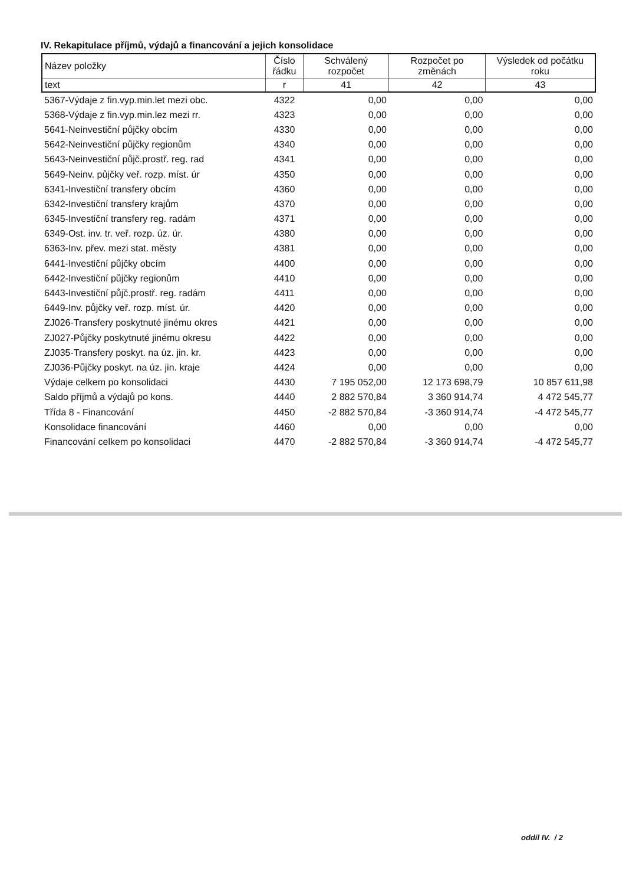IV. Rekapitulace příjmů, výdajů a financování a jejich konsolidace
| Název položky | Číslo řádku | Schválený rozpočet | Rozpočet po změnách | Výsledek od počátku roku |
| --- | --- | --- | --- | --- |
| text | r | 41 | 42 | 43 |
| 5367-Výdaje z fin.vyp.min.let mezi obc. | 4322 | 0,00 | 0,00 | 0,00 |
| 5368-Výdaje z fin.vyp.min.lez mezi rr. | 4323 | 0,00 | 0,00 | 0,00 |
| 5641-Neinvestiční půjčky obcím | 4330 | 0,00 | 0,00 | 0,00 |
| 5642-Neinvestiční půjčky regionům | 4340 | 0,00 | 0,00 | 0,00 |
| 5643-Neinvestiční půjč.prostř. reg. rad | 4341 | 0,00 | 0,00 | 0,00 |
| 5649-Neinv. půjčky veř. rozp. míst. úr | 4350 | 0,00 | 0,00 | 0,00 |
| 6341-Investiční transfery obcím | 4360 | 0,00 | 0,00 | 0,00 |
| 6342-Investiční transfery krajům | 4370 | 0,00 | 0,00 | 0,00 |
| 6345-Investiční transfery reg. radám | 4371 | 0,00 | 0,00 | 0,00 |
| 6349-Ost. inv. tr. veř. rozp. úz. úr. | 4380 | 0,00 | 0,00 | 0,00 |
| 6363-Inv. přev. mezi stat. městy | 4381 | 0,00 | 0,00 | 0,00 |
| 6441-Investiční půjčky obcím | 4400 | 0,00 | 0,00 | 0,00 |
| 6442-Investiční půjčky regionům | 4410 | 0,00 | 0,00 | 0,00 |
| 6443-Investiční půjč.prostř. reg. radám | 4411 | 0,00 | 0,00 | 0,00 |
| 6449-Inv. půjčky veř. rozp. míst. úr. | 4420 | 0,00 | 0,00 | 0,00 |
| ZJ026-Transfery poskytnuté jinému okres | 4421 | 0,00 | 0,00 | 0,00 |
| ZJ027-Půjčky poskytnuté jinému okresu | 4422 | 0,00 | 0,00 | 0,00 |
| ZJ035-Transfery poskyt. na úz. jin. kr. | 4423 | 0,00 | 0,00 | 0,00 |
| ZJ036-Půjčky poskyt. na úz. jin. kraje | 4424 | 0,00 | 0,00 | 0,00 |
| Výdaje celkem po konsolidaci | 4430 | 7 195 052,00 | 12 173 698,79 | 10 857 611,98 |
| Saldo příjmů a výdajů po kons. | 4440 | 2 882 570,84 | 3 360 914,74 | 4 472 545,77 |
| Třída 8 - Financování | 4450 | -2 882 570,84 | -3 360 914,74 | -4 472 545,77 |
| Konsolidace financování | 4460 | 0,00 | 0,00 | 0,00 |
| Financování celkem po konsolidaci | 4470 | -2 882 570,84 | -3 360 914,74 | -4 472 545,77 |
oddíl IV. / 2